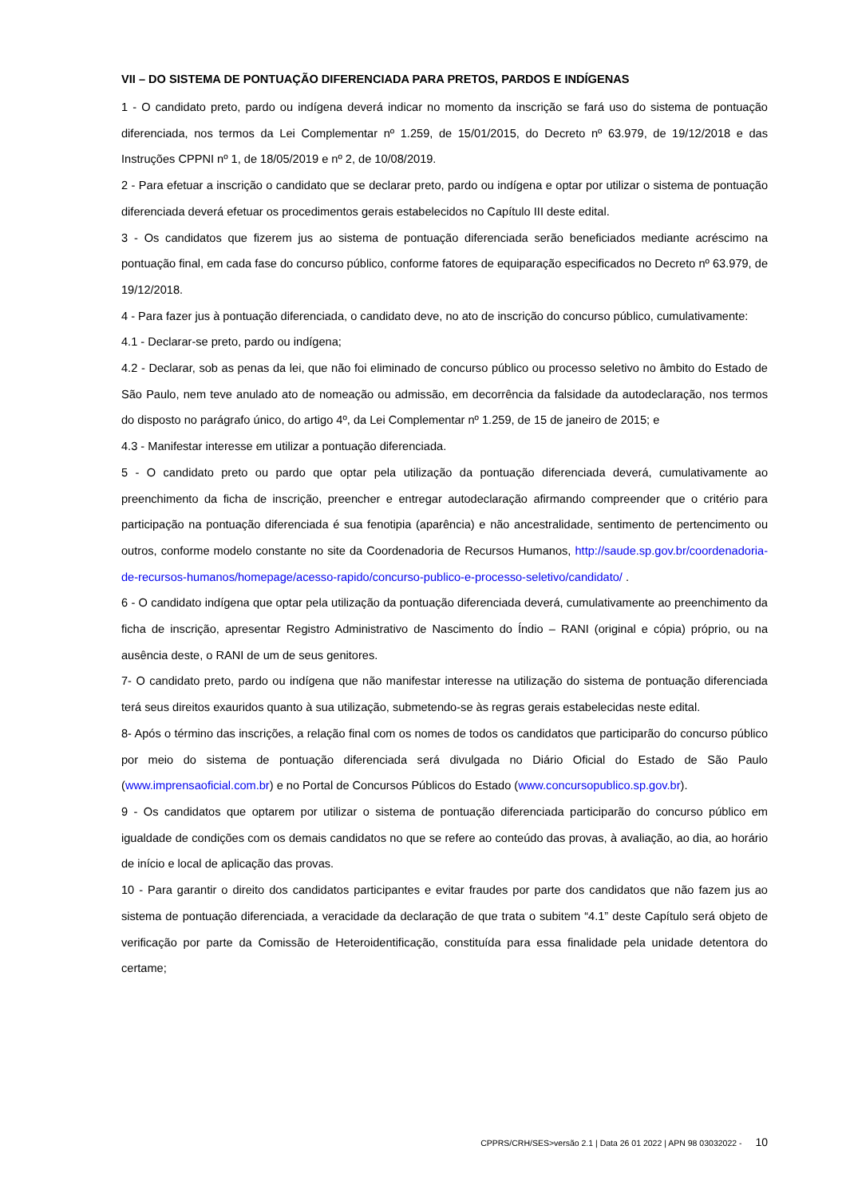VII – DO SISTEMA DE PONTUAÇÃO DIFERENCIADA PARA PRETOS, PARDOS E INDÍGENAS
1 - O candidato preto, pardo ou indígena deverá indicar no momento da inscrição se fará uso do sistema de pontuação diferenciada, nos termos da Lei Complementar nº 1.259, de 15/01/2015, do Decreto nº 63.979, de 19/12/2018 e das Instruções CPPNI nº 1, de 18/05/2019 e nº 2, de 10/08/2019.
2 - Para efetuar a inscrição o candidato que se declarar preto, pardo ou indígena e optar por utilizar o sistema de pontuação diferenciada deverá efetuar os procedimentos gerais estabelecidos no Capítulo III deste edital.
3 - Os candidatos que fizerem jus ao sistema de pontuação diferenciada serão beneficiados mediante acréscimo na pontuação final, em cada fase do concurso público, conforme fatores de equiparação especificados no Decreto nº 63.979, de 19/12/2018.
4 - Para fazer jus à pontuação diferenciada, o candidato deve, no ato de inscrição do concurso público, cumulativamente:
4.1 - Declarar-se preto, pardo ou indígena;
4.2 - Declarar, sob as penas da lei, que não foi eliminado de concurso público ou processo seletivo no âmbito do Estado de São Paulo, nem teve anulado ato de nomeação ou admissão, em decorrência da falsidade da autodeclaração, nos termos do disposto no parágrafo único, do artigo 4º, da Lei Complementar nº 1.259, de 15 de janeiro de 2015; e
4.3 - Manifestar interesse em utilizar a pontuação diferenciada.
5 - O candidato preto ou pardo que optar pela utilização da pontuação diferenciada deverá, cumulativamente ao preenchimento da ficha de inscrição, preencher e entregar autodeclaração afirmando compreender que o critério para participação na pontuação diferenciada é sua fenotipia (aparência) e não ancestralidade, sentimento de pertencimento ou outros, conforme modelo constante no site da Coordenadoria de Recursos Humanos, http://saude.sp.gov.br/coordenadoria-de-recursos-humanos/homepage/acesso-rapido/concurso-publico-e-processo-seletivo/candidato/ .
6 - O candidato indígena que optar pela utilização da pontuação diferenciada deverá, cumulativamente ao preenchimento da ficha de inscrição, apresentar Registro Administrativo de Nascimento do Índio – RANI (original e cópia) próprio, ou na ausência deste, o RANI de um de seus genitores.
7- O candidato preto, pardo ou indígena que não manifestar interesse na utilização do sistema de pontuação diferenciada terá seus direitos exauridos quanto à sua utilização, submetendo-se às regras gerais estabelecidas neste edital.
8- Após o término das inscrições, a relação final com os nomes de todos os candidatos que participarão do concurso público por meio do sistema de pontuação diferenciada será divulgada no Diário Oficial do Estado de São Paulo (www.imprensaoficial.com.br) e no Portal de Concursos Públicos do Estado (www.concursopublico.sp.gov.br).
9 - Os candidatos que optarem por utilizar o sistema de pontuação diferenciada participarão do concurso público em igualdade de condições com os demais candidatos no que se refere ao conteúdo das provas, à avaliação, ao dia, ao horário de início e local de aplicação das provas.
10 - Para garantir o direito dos candidatos participantes e evitar fraudes por parte dos candidatos que não fazem jus ao sistema de pontuação diferenciada, a veracidade da declaração de que trata o subitem “4.1” deste Capítulo será objeto de verificação por parte da Comissão de Heteroidentificação, constituída para essa finalidade pela unidade detentora do certame;
CPPRS/CRH/SES>versão 2.1 | Data 26 01 2022 | APN 98 03032022 - 10